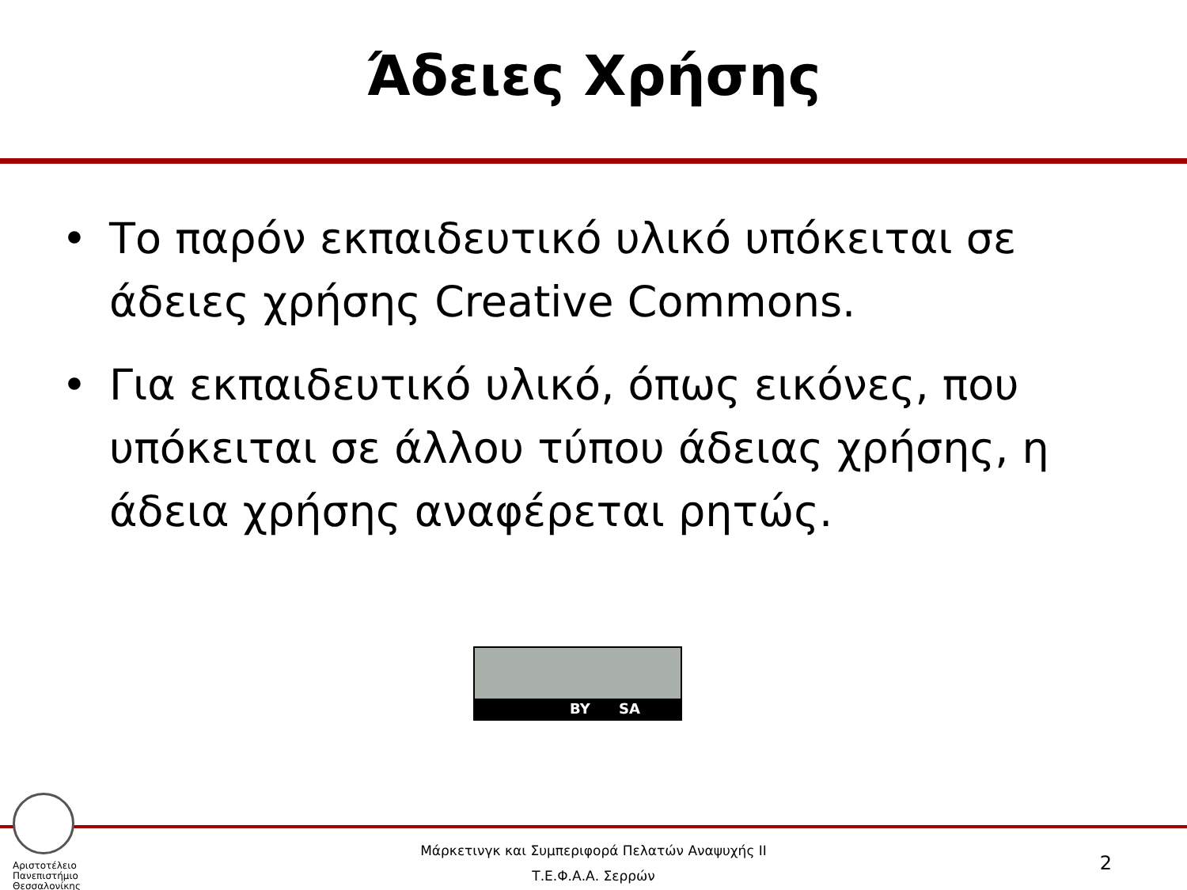Άδειες Χρήσης
• Το παρόν εκπαιδευτικό υλικό υπόκειται σε άδειες χρήσης Creative Commons.
• Για εκπαιδευτικό υλικό, όπως εικόνες, που υπόκειται σε άλλου τύπου άδειας χρήσης, η άδεια χρήσης αναφέρεται ρητώς.
BY SA
Αριστοτέλειο
Πανεπιστήμιο
Θεσσαλονίκης
Μάρκετινγκ και Συμπεριφορά Πελατών Αναψυχής ΙΙ
Τ.Ε.Φ.Α.Α. Σερρών
2